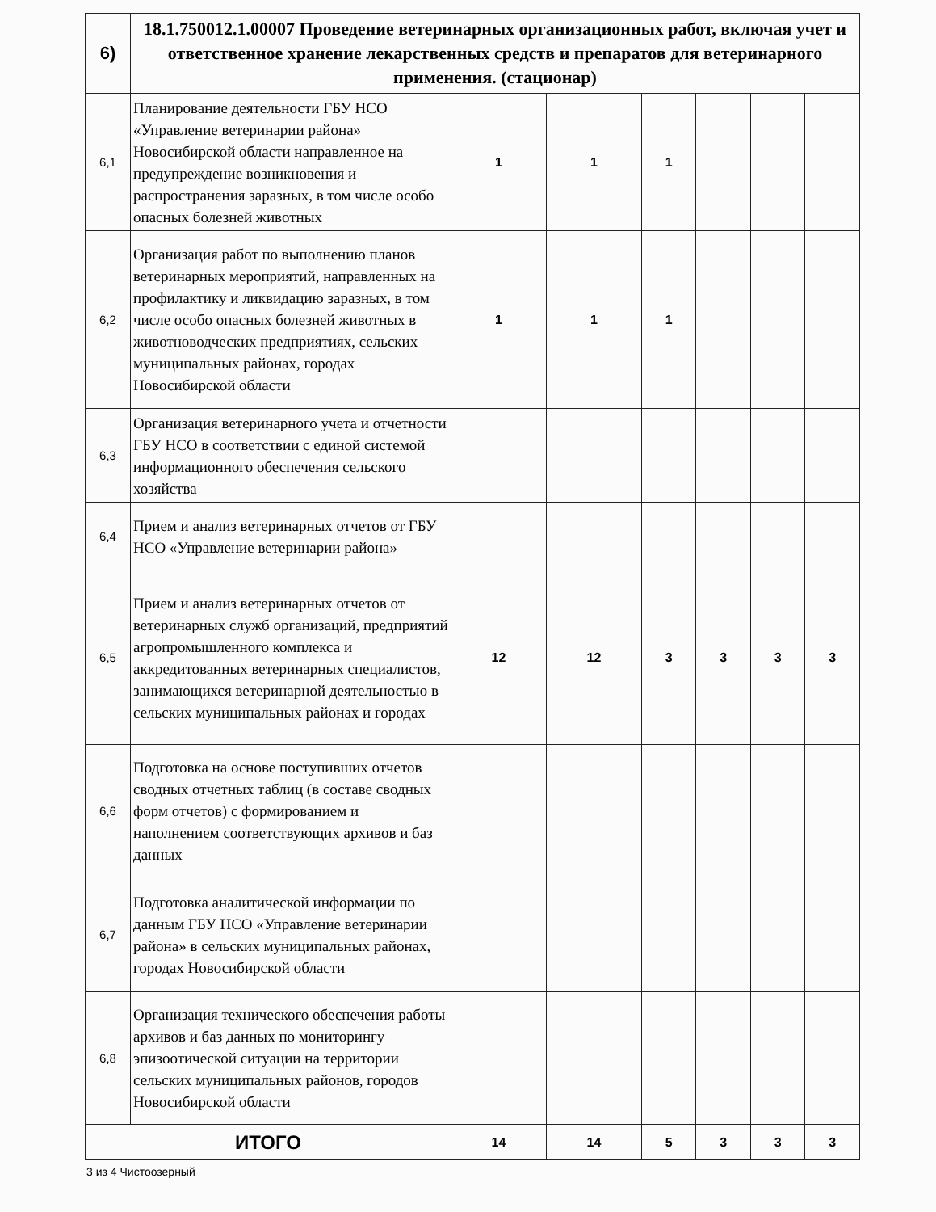| 6) | 18.1.750012.1.00007 Проведение ветеринарных организационных работ, включая учет и ответственное хранение лекарственных средств и препаратов для ветеринарного применения. (стационар) | | | | | | |
| 6,1 | Планирование деятельности ГБУ НСО «Управление ветеринарии района» Новосибирской области направленное на предупреждение возникновения и распространения заразных, в том числе особо опасных болезней животных | 1 | 1 | 1 | | | |
| 6,2 | Организация работ по выполнению планов ветеринарных мероприятий, направленных на профилактику и ликвидацию заразных, в том числе особо опасных болезней животных в животноводческих предприятиях, сельских муниципальных районах, городах Новосибирской области | 1 | 1 | 1 | | | |
| 6,3 | Организация ветеринарного учета и отчетности ГБУ НСО в соответствии с единой системой информационного обеспечения сельского хозяйства | | | | | | |
| 6,4 | Прием и анализ ветеринарных отчетов от ГБУ НСО «Управление ветеринарии района» | | | | | | |
| 6,5 | Прием и анализ ветеринарных отчетов от ветеринарных служб организаций, предприятий агропромышленного комплекса и аккредитованных ветеринарных специалистов, занимающихся ветеринарной деятельностью в сельских муниципальных районах и городах | 12 | 12 | 3 | 3 | 3 | 3 |
| 6,6 | Подготовка на основе поступивших отчетов сводных отчетных таблиц (в составе сводных форм отчетов) с формированием и наполнением соответствующих архивов и баз данных | | | | | | |
| 6,7 | Подготовка аналитической информации по данным ГБУ НСО «Управление ветеринарии района» в сельских муниципальных районах, городах Новосибирской области | | | | | | |
| 6,8 | Организация технического обеспечения работы архивов и баз данных по мониторингу эпизоотической ситуации на территории сельских муниципальных районов, городов Новосибирской области | | | | | | |
| ИТОГО | | 14 | 14 | 5 | 3 | 3 | 3 |
3 из 4 Чистоозерный